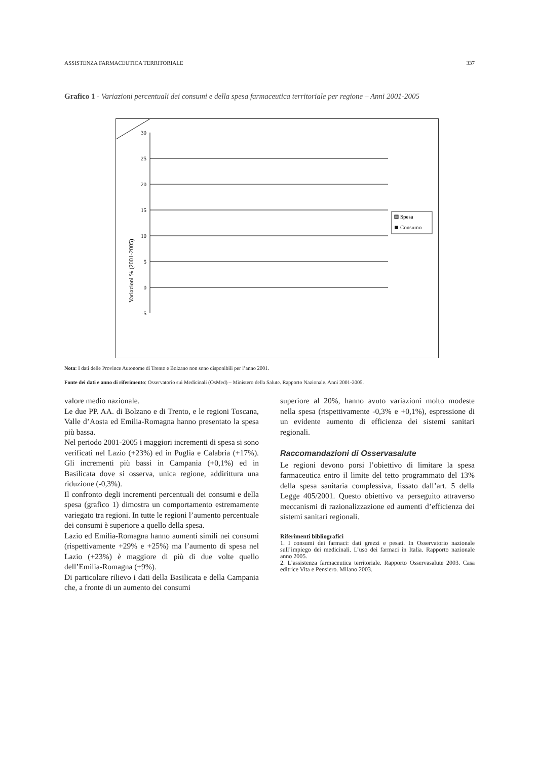ASSISTENZA FARMACEUTICA TERRITORIALE 337
Grafico 1 - Variazioni percentuali dei consumi e della spesa farmaceutica territoriale per regione – Anni 2001-2005
Variazioni % (2001-2005)
30
25
20
15
10
5
0
-5
Spesa
Consumo
Nota: I dati delle Province Autonome di Trento e Bolzano non sono disponibili per l’anno 2001.
Fonte dei dati e anno di riferimento: Osservatorio sui Medicinali (OsMed) – Ministero della Salute. Rapporto Nazionale. Anni 2001-2005.
valore medio nazionale.
Le due PP. AA. di Bolzano e di Trento, e le regioni Toscana, Valle d’Aosta ed Emilia-Romagna hanno presentato la spesa più bassa.
Nel periodo 2001-2005 i maggiori incrementi di spesa si sono verificati nel Lazio (+23%) ed in Puglia e Calabria (+17%). Gli incrementi più bassi in Campania (+0,1%) ed in Basilicata dove si osserva, unica regione, addirittura una riduzione (-0,3%).
Il confronto degli incrementi percentuali dei consumi e della spesa (grafico 1) dimostra un comportamento estremamente variegato tra regioni. In tutte le regioni l’aumento percentuale dei consumi è superiore a quello della spesa.
Lazio ed Emilia-Romagna hanno aumenti simili nei consumi (rispettivamente +29% e +25%) ma l’aumento di spesa nel Lazio (+23%) è maggiore di più di due volte quello dell’Emilia-Romagna (+9%).
Di particolare rilievo i dati della Basilicata e della Campania che, a fronte di un aumento dei consumi
superiore al 20%, hanno avuto variazioni molto modeste nella spesa (rispettivamente -0,3% e +0,1%), espressione di un evidente aumento di efficienza dei sistemi sanitari regionali.
Raccomandazioni di Osservasalute
Le regioni devono porsi l’obiettivo di limitare la spesa farmaceutica entro il limite del tetto programmato del 13% della spesa sanitaria complessiva, fissato dall’art. 5 della Legge 405/2001. Questo obiettivo va perseguito attraverso meccanismi di razionalizzazione ed aumenti d’efficienza dei sistemi sanitari regionali.
Riferimenti bibliografici
1. I consumi dei farmaci: dati grezzi e pesati. In Osservatorio nazionale sull’impiego dei medicinali. L’uso dei farmaci in Italia. Rapporto nazionale anno 2005.
2. L’assistenza farmaceutica territoriale. Rapporto Osservasalute 2003. Casa editrice Vita e Pensiero. Milano 2003.